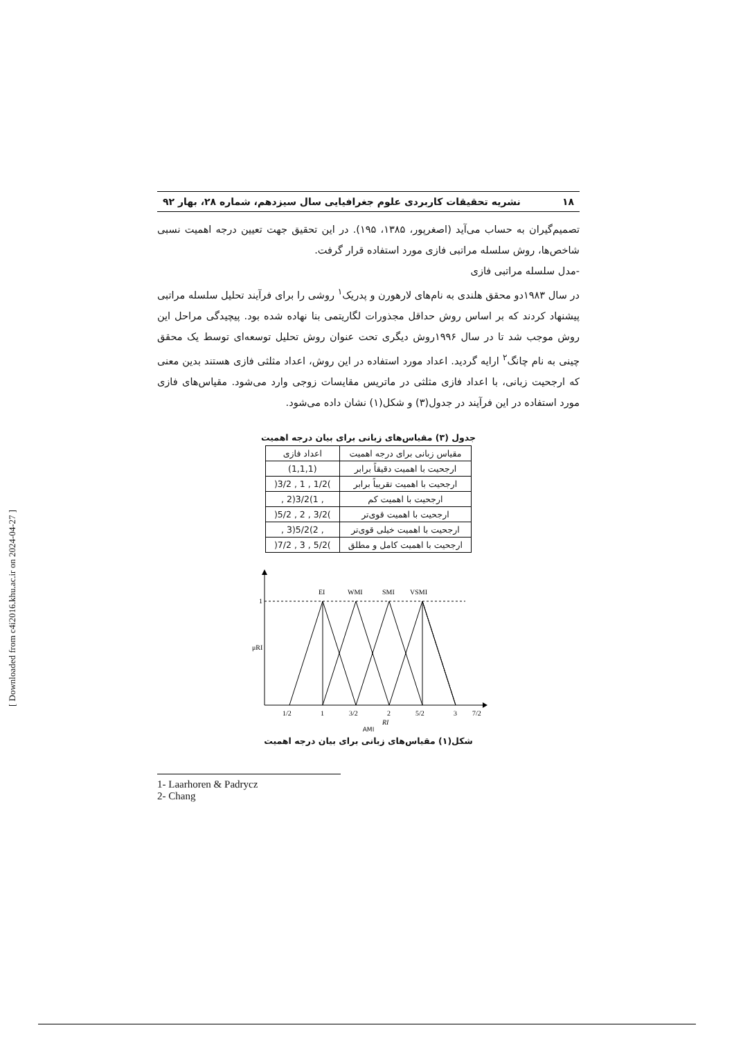۱۸ نشریه تحقیقات کاربردی علوم جغرافیایی سال سیزدهم، شماره ۲۸، بهار ۹۲
تصمیم‌گیران به حساب می‌آید (اصغرپور، ۱۳۸۵، ۱۹۵). در این تحقیق جهت تعیین درجه اهمیت نسبی شاخص‌ها، روش سلسله مراتبی فازی مورد استفاده قرار گرفت.
-مدل سلسله مراتبی فازی
در سال ۱۹۸۳دو محقق هلندی به نام‌های لارهورن و پدریک<sup>۱</sup> روشی را برای فرآیند تحلیل سلسله مراتبی پیشنهاد کردند که بر اساس روش حداقل مجذورات لگاریتمی بنا نهاده شده بود. پیچیدگی مراحل این روش موجب شد تا در سال ۱۹۹۶روش دیگری تحت عنوان روش تحلیل توسعه‌ای توسط یک محقق چینی به نام چانگ<sup>۲</sup> ارایه گردید. اعداد مورد استفاده در این روش، اعداد مثلثی فازی هستند بدین معنی که ارجحیت زبانی، با اعداد فازی مثلثی در ماتریس مقایسات زوجی وارد می‌شود. مقیاس‌های فازی مورد استفاده در این فرآیند در جدول(۳) و شکل(۱) نشان داده می‌شود.
جدول (۳) مقیاس‌های زبانی برای بیان درجه اهمیت
| مقیاس زبانی برای درجه اهمیت | اعداد فازی |
| --- | --- |
| ارجحیت با اهمیت دقیقاً برابر | (1,1,1) |
| ارجحیت با اهمیت تقریباً برابر | )1/2 , 1 , 3/2( |
| ارجحیت با اهمیت کم | , 1)3/2(2 , |
| ارجحیت با اهمیت قوی‌تر | )3/2 , 2 , 5/2( |
| ارجحیت با اهمیت خیلی قوی‌تر | , 2)5/2(3 , |
| ارجحیت با اهمیت کامل و مطلق | )5/2 , 3 , 7/2( |
1
μRI
EI
WMI
SMI
VSMI
1/2
1
3/2
2
5/2
3
7/2
RI
AMI
شکل(۱) مقیاس‌های زبانی برای بیان درجه اهمیت
1- Laarhoren & Padrycz
2- Chang
[ Downloaded from c4i2016.khu.ac.ir on 2024-04-27 ]